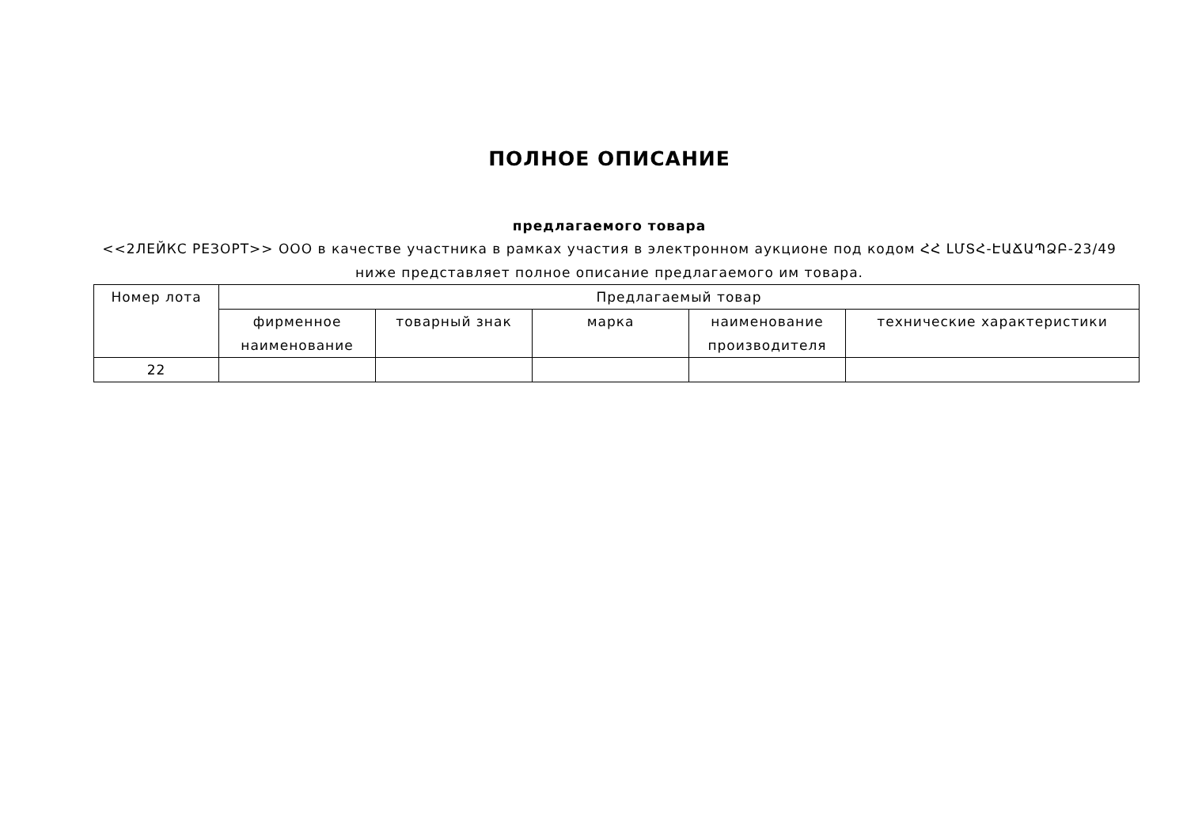ПОЛНОЕ ОПИСАНИЕ
предлагаемого товара
<<2ЛЕЙКС РЕЗОРТ>> ООО в качестве участника в рамках участия в электронном аукционе под кодом ՀՀ ԼՄՏՀ-ԷԱՃԱՊՁԲ-23/49
ниже представляет полное описание предлагаемого им товара.
| Номер лота | Предлагаемый товар | | | | |
| --- | --- | --- | --- | --- | --- |
| | фирменное наименование | товарный знак | марка | наименование производителя | технические характеристики |
| 22 | | | | | |